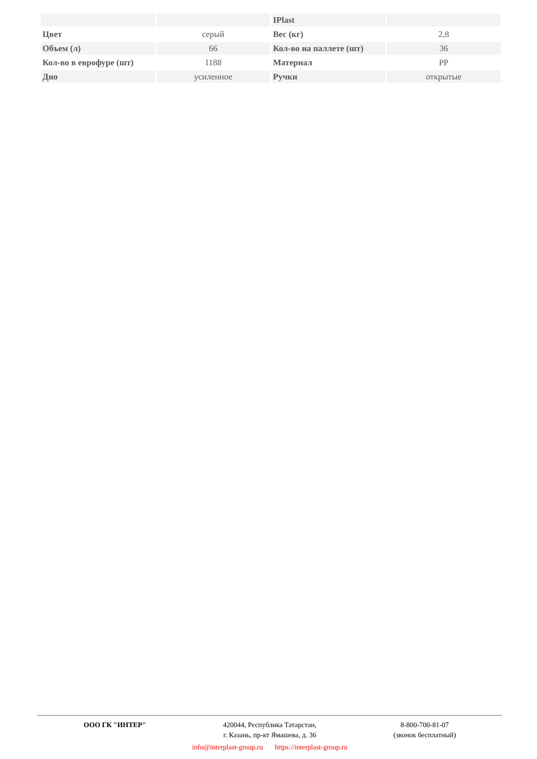| | | IPlast | |
| Цвет | серый | Вес (кг) | 2,8 |
| Объем (л) | 66 | Кол-во на паллете (шт) | 36 |
| Кол-во в еврофуре (шт) | 1188 | Материал | PP |
| Дно | усиленное | Ручки | открытые |
ООО ГК "ИНТЕР" 420044, Республика Татарстан,
г. Казань, пр-кт Ямашева, д. 36
8-800-700-81-07
(звонок бесплатный)
info@interplast-group.ru https://interplast-group.ru